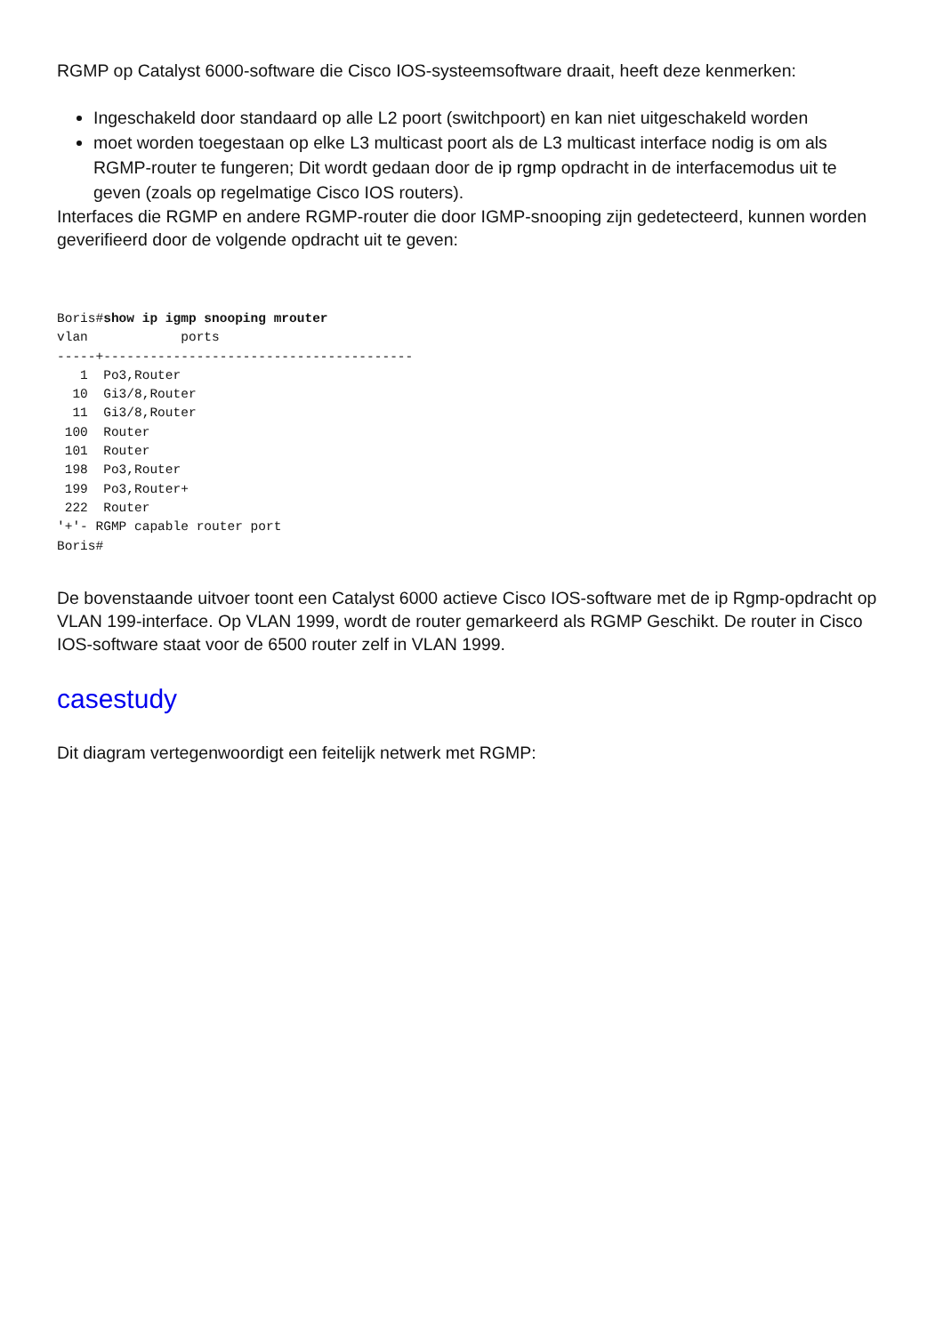RGMP op Catalyst 6000-software die Cisco IOS-systeemsoftware draait, heeft deze kenmerken:
Ingeschakeld door standaard op alle L2 poort (switchpoort) en kan niet uitgeschakeld worden
moet worden toegestaan op elke L3 multicast poort als de L3 multicast interface nodig is om als RGMP-router te fungeren; Dit wordt gedaan door de ip rgmp opdracht in de interfacemodus uit te geven (zoals op regelmatige Cisco IOS routers).
Interfaces die RGMP en andere RGMP-router die door IGMP-snooping zijn gedetecteerd, kunnen worden geverifieerd door de volgende opdracht uit te geven:
Boris#show ip igmp snooping mrouter
vlan            ports
-----+----------------------------------------
   1  Po3,Router
  10  Gi3/8,Router
  11  Gi3/8,Router
 100  Router
 101  Router
 198  Po3,Router
 199  Po3,Router+
 222  Router
'+'- RGMP capable router port
Boris#
De bovenstaande uitvoer toont een Catalyst 6000 actieve Cisco IOS-software met de ip Rgmp-opdracht op VLAN 199-interface. Op VLAN 1999, wordt de router gemarkeerd als RGMP Geschikt. De router in Cisco IOS-software staat voor de 6500 router zelf in VLAN 1999.
casestudy
Dit diagram vertegenwoordigt een feitelijk netwerk met RGMP: